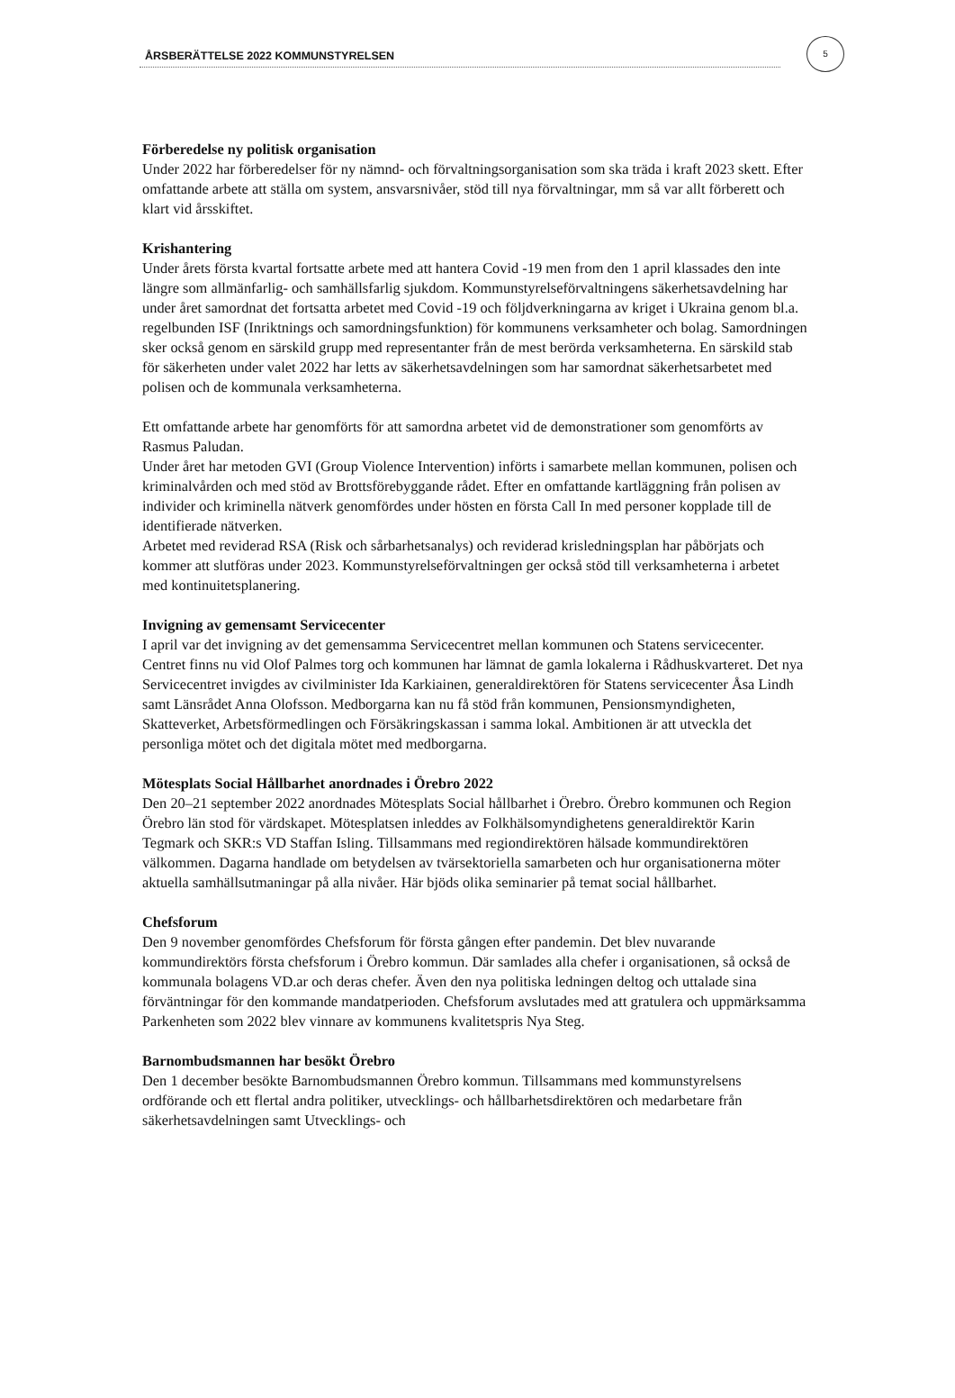ÅRSBERÄTTELSE 2022 KOMMUNSTYRELSEN
5
Förberedelse ny politisk organisation
Under 2022 har förberedelser för ny nämnd- och förvaltningsorganisation som ska träda i kraft 2023 skett. Efter omfattande arbete att ställa om system, ansvarsnivåer, stöd till nya förvaltningar, mm så var allt förberett och klart vid årsskiftet.
Krishantering
Under årets första kvartal fortsatte arbete med att hantera Covid -19 men from den 1 april klassades den inte längre som allmänfarlig- och samhällsfarlig sjukdom. Kommunstyrelseförvaltningens säkerhetsavdelning har under året samordnat det fortsatta arbetet med Covid -19 och följdverkningarna av kriget i Ukraina genom bl.a. regelbunden ISF (Inriktnings och samordningsfunktion) för kommunens verksamheter och bolag. Samordningen sker också genom en särskild grupp med representanter från de mest berörda verksamheterna. En särskild stab för säkerheten under valet 2022 har letts av säkerhetsavdelningen som har samordnat säkerhetsarbetet med polisen och de kommunala verksamheterna.
Ett omfattande arbete har genomförts för att samordna arbetet vid de demonstrationer som genomförts av Rasmus Paludan.
Under året har metoden GVI (Group Violence Intervention) införts i samarbete mellan kommunen, polisen och kriminalvården och med stöd av Brottsförebyggande rådet. Efter en omfattande kartläggning från polisen av individer och kriminella nätverk genomfördes under hösten en första Call In med personer kopplade till de identifierade nätverken.
Arbetet med reviderad RSA (Risk och sårbarhetsanalys) och reviderad krisledningsplan har påbörjats och kommer att slutföras under 2023. Kommunstyrelseförvaltningen ger också stöd till verksamheterna i arbetet med kontinuitetsplanering.
Invigning av gemensamt Servicecenter
I april var det invigning av det gemensamma Servicecentret mellan kommunen och Statens servicecenter. Centret finns nu vid Olof Palmes torg och kommunen har lämnat de gamla lokalerna i Rådhuskvarteret. Det nya Servicecentret invigdes av civilminister Ida Karkiainen, generaldirektören för Statens servicecenter Åsa Lindh samt Länsrådet Anna Olofsson. Medborgarna kan nu få stöd från kommunen, Pensionsmyndigheten, Skatteverket, Arbetsförmedlingen och Försäkringskassan i samma lokal. Ambitionen är att utveckla det personliga mötet och det digitala mötet med medborgarna.
Mötesplats Social Hållbarhet anordnades i Örebro 2022
Den 20–21 september 2022 anordnades Mötesplats Social hållbarhet i Örebro. Örebro kommunen och Region Örebro län stod för värdskapet. Mötesplatsen inleddes av Folkhälsomyndighetens generaldirektör Karin Tegmark och SKR:s VD Staffan Isling. Tillsammans med regiondirektören hälsade kommundirektören välkommen. Dagarna handlade om betydelsen av tvärsektoriella samarbeten och hur organisationerna möter aktuella samhällsutmaningar på alla nivåer. Här bjöds olika seminarier på temat social hållbarhet.
Chefsforum
Den 9 november genomfördes Chefsforum för första gången efter pandemin. Det blev nuvarande kommundirektörs första chefsforum i Örebro kommun. Där samlades alla chefer i organisationen, så också de kommunala bolagens VD.ar och deras chefer. Även den nya politiska ledningen deltog och uttalade sina förväntningar för den kommande mandatperioden. Chefsforum avslutades med att gratulera och uppmärksamma Parkenheten som 2022 blev vinnare av kommunens kvalitetspris Nya Steg.
Barnombudsmannen har besökt Örebro
Den 1 december besökte Barnombudsmannen Örebro kommun. Tillsammans med kommunstyrelsens ordförande och ett flertal andra politiker, utvecklings- och hållbarhetsdirektören och medarbetare från säkerhetsavdelningen samt Utvecklings- och